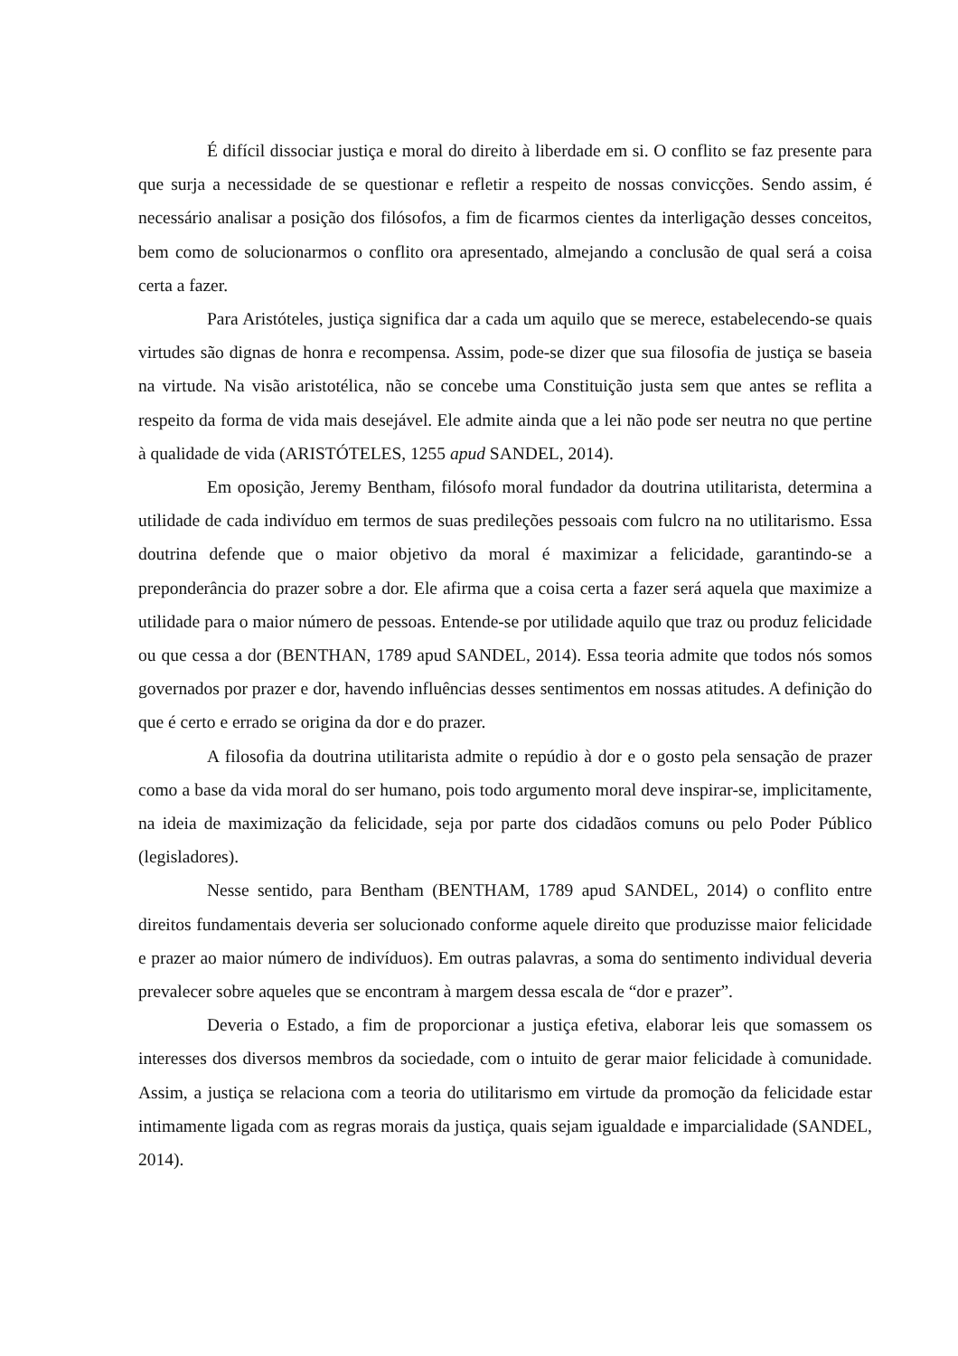É difícil dissociar justiça e moral do direito à liberdade em si. O conflito se faz presente para que surja a necessidade de se questionar e refletir a respeito de nossas convicções. Sendo assim, é necessário analisar a posição dos filósofos, a fim de ficarmos cientes da interligação desses conceitos, bem como de solucionarmos o conflito ora apresentado, almejando a conclusão de qual será a coisa certa a fazer.
Para Aristóteles, justiça significa dar a cada um aquilo que se merece, estabelecendo-se quais virtudes são dignas de honra e recompensa. Assim, pode-se dizer que sua filosofia de justiça se baseia na virtude. Na visão aristotélica, não se concebe uma Constituição justa sem que antes se reflita a respeito da forma de vida mais desejável. Ele admite ainda que a lei não pode ser neutra no que pertine à qualidade de vida (ARISTÓTELES, 1255 apud SANDEL, 2014).
Em oposição, Jeremy Bentham, filósofo moral fundador da doutrina utilitarista, determina a utilidade de cada indivíduo em termos de suas predileções pessoais com fulcro na no utilitarismo. Essa doutrina defende que o maior objetivo da moral é maximizar a felicidade, garantindo-se a preponderância do prazer sobre a dor. Ele afirma que a coisa certa a fazer será aquela que maximize a utilidade para o maior número de pessoas. Entende-se por utilidade aquilo que traz ou produz felicidade ou que cessa a dor (BENTHAN, 1789 apud SANDEL, 2014). Essa teoria admite que todos nós somos governados por prazer e dor, havendo influências desses sentimentos em nossas atitudes. A definição do que é certo e errado se origina da dor e do prazer.
A filosofia da doutrina utilitarista admite o repúdio à dor e o gosto pela sensação de prazer como a base da vida moral do ser humano, pois todo argumento moral deve inspirar-se, implicitamente, na ideia de maximização da felicidade, seja por parte dos cidadãos comuns ou pelo Poder Público (legisladores).
Nesse sentido, para Bentham (BENTHAM, 1789 apud SANDEL, 2014) o conflito entre direitos fundamentais deveria ser solucionado conforme aquele direito que produzisse maior felicidade e prazer ao maior número de indivíduos). Em outras palavras, a soma do sentimento individual deveria prevalecer sobre aqueles que se encontram à margem dessa escala de “dor e prazer”.
Deveria o Estado, a fim de proporcionar a justiça efetiva, elaborar leis que somassem os interesses dos diversos membros da sociedade, com o intuito de gerar maior felicidade à comunidade. Assim, a justiça se relaciona com a teoria do utilitarismo em virtude da promoção da felicidade estar intimamente ligada com as regras morais da justiça, quais sejam igualdade e imparcialidade (SANDEL, 2014).